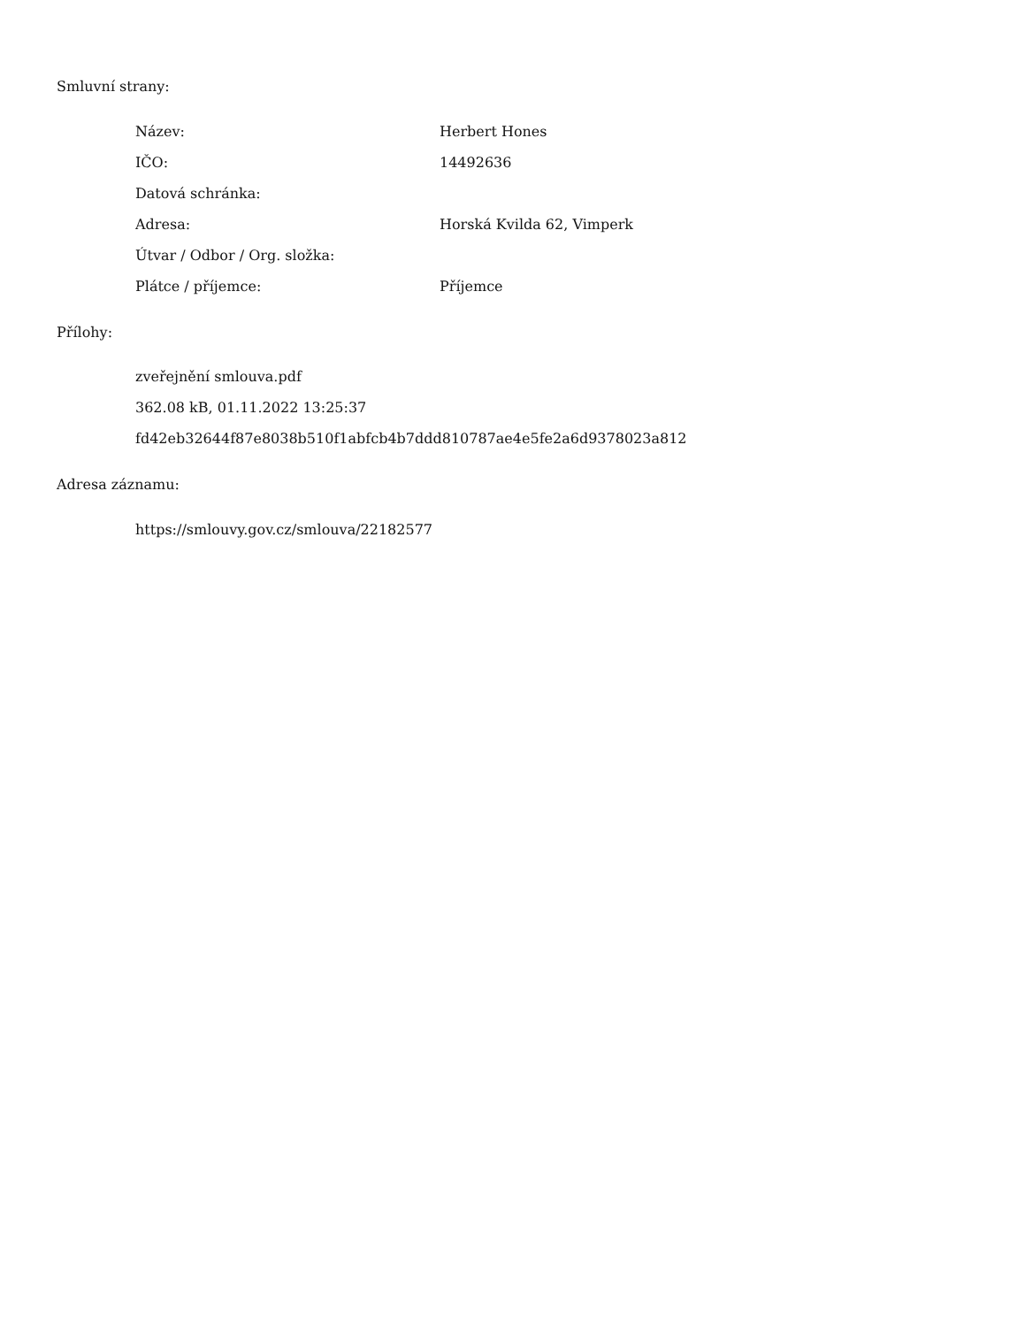Smluvní strany:
Název: Herbert Hones
IČO: 14492636
Datová schránka:
Adresa: Horská Kvilda 62, Vimperk
Útvar / Odbor / Org. složka:
Plátce / příjemce: Příjemce
Přílohy:
zveřejnění smlouva.pdf
362.08 kB, 01.11.2022 13:25:37
fd42eb32644f87e8038b510f1abfcb4b7ddd810787ae4e5fe2a6d9378023a812
Adresa záznamu:
https://smlouvy.gov.cz/smlouva/22182577